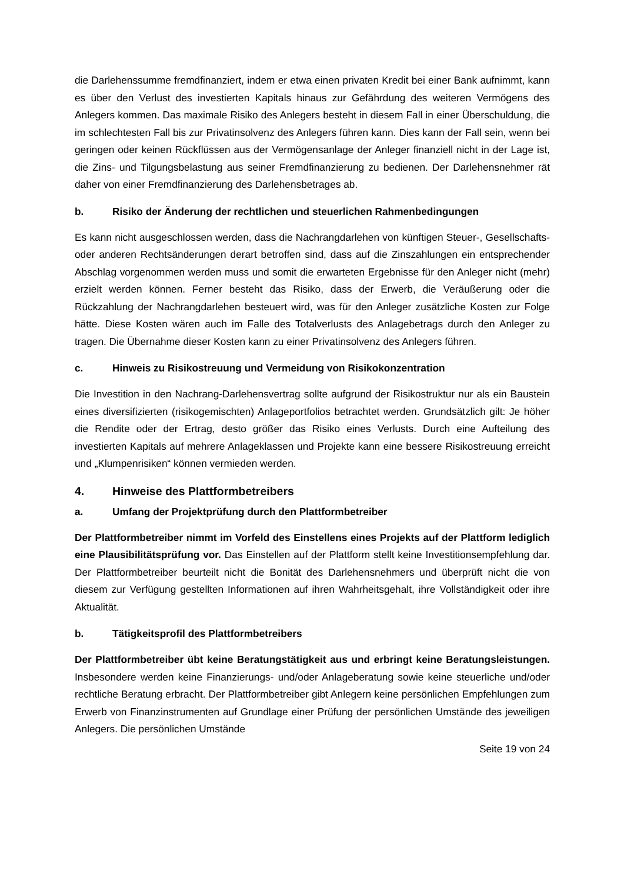die Darlehenssumme fremdfinanziert, indem er etwa einen privaten Kredit bei einer Bank aufnimmt, kann es über den Verlust des investierten Kapitals hinaus zur Gefährdung des weiteren Vermögens des Anlegers kommen. Das maximale Risiko des Anlegers besteht in diesem Fall in einer Überschuldung, die im schlechtesten Fall bis zur Privatinsolvenz des Anlegers führen kann. Dies kann der Fall sein, wenn bei geringen oder keinen Rückflüssen aus der Vermögensanlage der Anleger finanziell nicht in der Lage ist, die Zins- und Tilgungsbelastung aus seiner Fremdfinanzierung zu bedienen. Der Darlehensnehmer rät daher von einer Fremdfinanzierung des Darlehensbetrages ab.
b. Risiko der Änderung der rechtlichen und steuerlichen Rahmenbedingungen
Es kann nicht ausgeschlossen werden, dass die Nachrangdarlehen von künftigen Steuer-, Gesellschafts- oder anderen Rechtsänderungen derart betroffen sind, dass auf die Zinszahlungen ein entsprechender Abschlag vorgenommen werden muss und somit die erwarteten Ergebnisse für den Anleger nicht (mehr) erzielt werden können. Ferner besteht das Risiko, dass der Erwerb, die Veräußerung oder die Rückzahlung der Nachrangdarlehen besteuert wird, was für den Anleger zusätzliche Kosten zur Folge hätte. Diese Kosten wären auch im Falle des Totalverlusts des Anlagebetrags durch den Anleger zu tragen. Die Übernahme dieser Kosten kann zu einer Privatinsolvenz des Anlegers führen.
c. Hinweis zu Risikostreuung und Vermeidung von Risikokonzentration
Die Investition in den Nachrang-Darlehensvertrag sollte aufgrund der Risikostruktur nur als ein Baustein eines diversifizierten (risikogemischten) Anlageportfolios betrachtet werden. Grundsätzlich gilt: Je höher die Rendite oder der Ertrag, desto größer das Risiko eines Verlusts. Durch eine Aufteilung des investierten Kapitals auf mehrere Anlageklassen und Projekte kann eine bessere Risikostreuung erreicht und „Klumpenrisiken“ können vermieden werden.
4. Hinweise des Plattformbetreibers
a. Umfang der Projektprüfung durch den Plattformbetreiber
Der Plattformbetreiber nimmt im Vorfeld des Einstellens eines Projekts auf der Plattform lediglich eine Plausibilitätsprüfung vor. Das Einstellen auf der Plattform stellt keine Investitionsempfehlung dar. Der Plattformbetreiber beurteilt nicht die Bonität des Darlehensnehmers und überprüft nicht die von diesem zur Verfügung gestellten Informationen auf ihren Wahrheitsgehalt, ihre Vollständigkeit oder ihre Aktualität.
b. Tätigkeitsprofil des Plattformbetreibers
Der Plattformbetreiber übt keine Beratungstätigkeit aus und erbringt keine Beratungsleistungen. Insbesondere werden keine Finanzierungs- und/oder Anlageberatung sowie keine steuerliche und/oder rechtliche Beratung erbracht. Der Plattformbetreiber gibt Anlegern keine persönlichen Empfehlungen zum Erwerb von Finanzinstrumenten auf Grundlage einer Prüfung der persönlichen Umstände des jeweiligen Anlegers. Die persönlichen Umstände
Seite 19 von 24